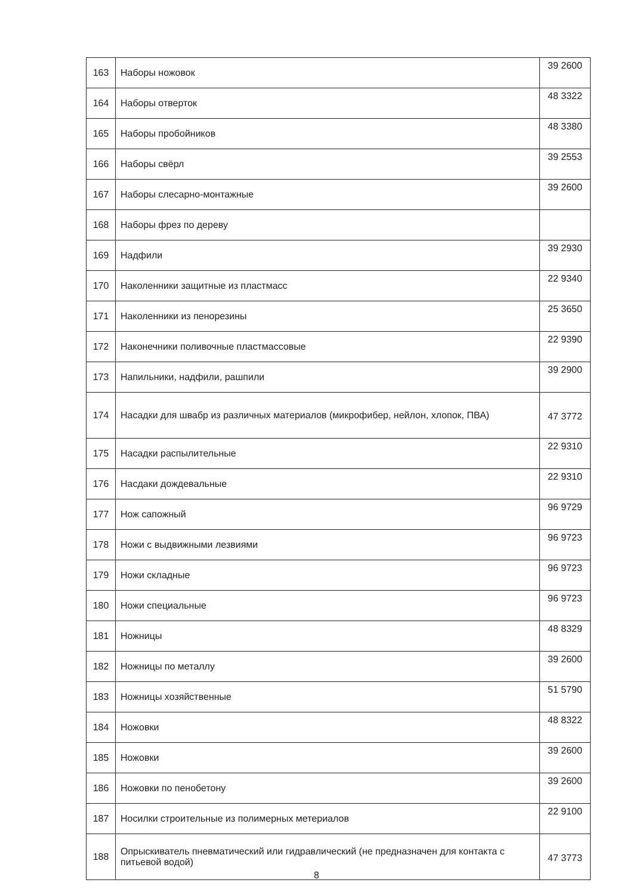| 163 | Наборы ножовок | 39 2600 |
| 164 | Наборы отверток | 48 3322 |
| 165 | Наборы пробойников | 48 3380 |
| 166 | Наборы свёрл | 39 2553 |
| 167 | Наборы слесарно-монтажные | 39 2600 |
| 168 | Наборы фрез по дереву | |
| 169 | Надфили | 39 2930 |
| 170 | Наколенники защитные из пластмасс | 22 9340 |
| 171 | Наколенники из пенорезины | 25 3650 |
| 172 | Наконечники поливочные пластмассовые | 22 9390 |
| 173 | Напильники, надфили, рашпили | 39 2900 |
| 174 | Насадки для швабр из различных материалов (микрофибер, нейлон, хлопок, ПВА) | 47 3772 |
| 175 | Насадки распылительные | 22 9310 |
| 176 | Насдаки дождевальные | 22 9310 |
| 177 | Нож сапожный | 96 9729 |
| 178 | Ножи с выдвижными лезвиями | 96 9723 |
| 179 | Ножи складные | 96 9723 |
| 180 | Ножи специальные | 96 9723 |
| 181 | Ножницы | 48 8329 |
| 182 | Ножницы по металлу | 39 2600 |
| 183 | Ножницы хозяйственные | 51 5790 |
| 184 | Ножовки | 48 8322 |
| 185 | Ножовки | 39 2600 |
| 186 | Ножовки по пенобетону | 39 2600 |
| 187 | Носилки строительные из полимерных метериалов | 22 9100 |
| 188 | Опрыскиватель пневматический или гидравлический (не предназначен для контакта с питьевой водой) | 47 3773 |
8